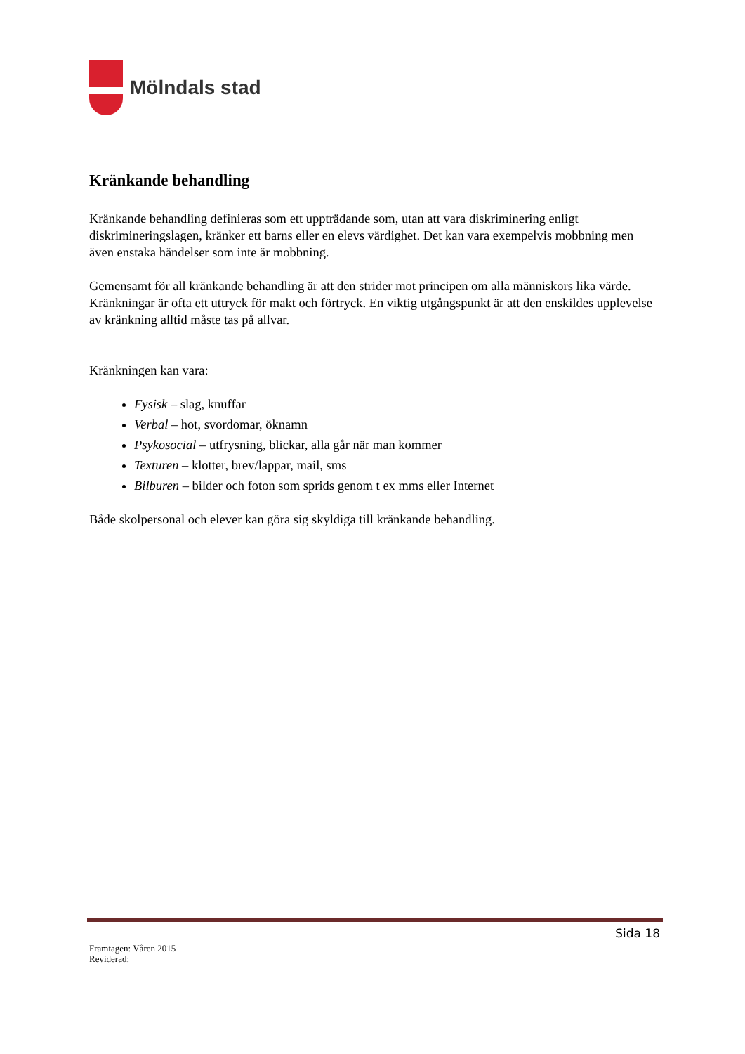Mölndals stad
Kränkande behandling
Kränkande behandling definieras som ett uppträdande som, utan att vara diskriminering enligt diskrimineringslagen, kränker ett barns eller en elevs värdighet. Det kan vara exempelvis mobbning men även enstaka händelser som inte är mobbning.
Gemensamt för all kränkande behandling är att den strider mot principen om alla människors lika värde. Kränkningar är ofta ett uttryck för makt och förtryck. En viktig utgångspunkt är att den enskildes upplevelse av kränkning alltid måste tas på allvar.
Kränkningen kan vara:
Fysisk – slag, knuffar
Verbal – hot, svordomar, öknamn
Psykosocial – utfrysning, blickar, alla går när man kommer
Texturen – klotter, brev/lappar, mail, sms
Bilburen – bilder och foton som sprids genom t ex mms eller Internet
Både skolpersonal och elever kan göra sig skyldiga till kränkande behandling.
Sida 18
Framtagen: Våren 2015
Reviderad: